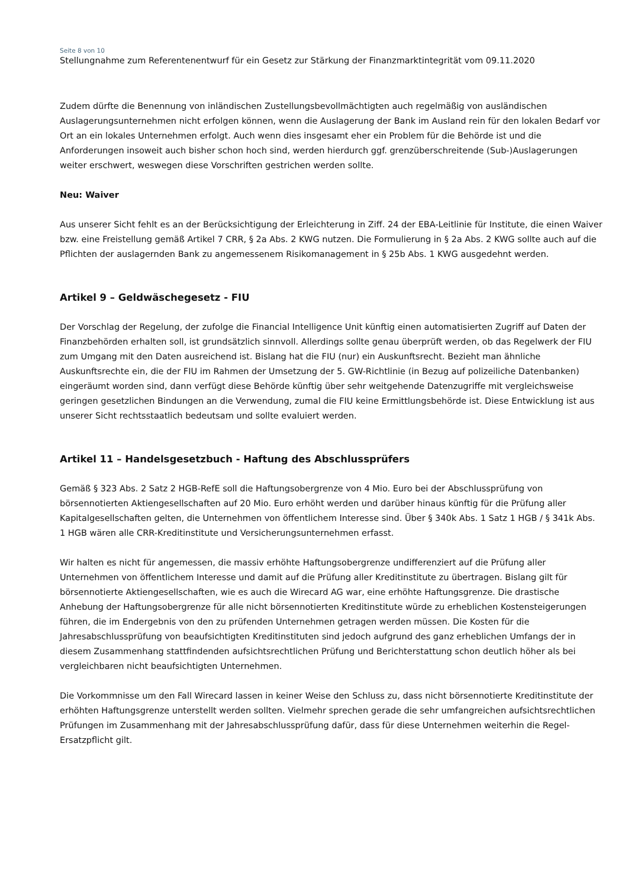Seite 8 von 10
Stellungnahme zum Referentenentwurf für ein Gesetz zur Stärkung der Finanzmarktintegrität vom 09.11.2020
Zudem dürfte die Benennung von inländischen Zustellungsbevollmächtigten auch regelmäßig von ausländischen Auslagerungsunternehmen nicht erfolgen können, wenn die Auslagerung der Bank im Ausland rein für den lokalen Bedarf vor Ort an ein lokales Unternehmen erfolgt. Auch wenn dies insgesamt eher ein Problem für die Behörde ist und die Anforderungen insoweit auch bisher schon hoch sind, werden hierdurch ggf. grenzüberschreitende (Sub-)Auslagerungen weiter erschwert, weswegen diese Vorschriften gestrichen werden sollte.
Neu: Waiver
Aus unserer Sicht fehlt es an der Berücksichtigung der Erleichterung in Ziff. 24 der EBA-Leitlinie für Institute, die einen Waiver bzw. eine Freistellung gemäß Artikel 7 CRR, § 2a Abs. 2 KWG nutzen. Die Formulierung in § 2a Abs. 2 KWG sollte auch auf die Pflichten der auslagernden Bank zu angemessenem Risikomanagement in § 25b Abs. 1 KWG ausgedehnt werden.
Artikel 9 – Geldwäschegesetz - FIU
Der Vorschlag der Regelung, der zufolge die Financial Intelligence Unit künftig einen automatisierten Zugriff auf Daten der Finanzbehörden erhalten soll, ist grundsätzlich sinnvoll. Allerdings sollte genau überprüft werden, ob das Regelwerk der FIU zum Umgang mit den Daten ausreichend ist. Bislang hat die FIU (nur) ein Auskunftsrecht. Bezieht man ähnliche Auskunftsrechte ein, die der FIU im Rahmen der Umsetzung der 5. GW-Richtlinie (in Bezug auf polizeiliche Datenbanken) eingeräumt worden sind, dann verfügt diese Behörde künftig über sehr weitgehende Datenzugriffe mit vergleichsweise geringen gesetzlichen Bindungen an die Verwendung, zumal die FIU keine Ermittlungsbehörde ist. Diese Entwicklung ist aus unserer Sicht rechtsstaatlich bedeutsam und sollte evaluiert werden.
Artikel 11 – Handelsgesetzbuch - Haftung des Abschlussprüfers
Gemäß § 323 Abs. 2 Satz 2 HGB-RefE soll die Haftungsobergrenze von 4 Mio. Euro bei der Abschlussprüfung von börsennotierten Aktiengesellschaften auf 20 Mio. Euro erhöht werden und darüber hinaus künftig für die Prüfung aller Kapitalgesellschaften gelten, die Unternehmen von öffentlichem Interesse sind. Über § 340k Abs. 1 Satz 1 HGB / § 341k Abs. 1 HGB wären alle CRR-Kreditinstitute und Versicherungsunternehmen erfasst.
Wir halten es nicht für angemessen, die massiv erhöhte Haftungsobergrenze undifferenziert auf die Prüfung aller Unternehmen von öffentlichem Interesse und damit auf die Prüfung aller Kreditinstitute zu übertragen. Bislang gilt für börsennotierte Aktiengesellschaften, wie es auch die Wirecard AG war, eine erhöhte Haftungsgrenze. Die drastische Anhebung der Haftungsobergrenze für alle nicht börsennotierten Kreditinstitute würde zu erheblichen Kostensteigerungen führen, die im Endergebnis von den zu prüfenden Unternehmen getragen werden müssen. Die Kosten für die Jahresabschlussprüfung von beaufsichtigten Kreditinstituten sind jedoch aufgrund des ganz erheblichen Umfangs der in diesem Zusammenhang stattfindenden aufsichtsrechtlichen Prüfung und Berichterstattung schon deutlich höher als bei vergleichbaren nicht beaufsichtigten Unternehmen.
Die Vorkommnisse um den Fall Wirecard lassen in keiner Weise den Schluss zu, dass nicht börsennotierte Kreditinstitute der erhöhten Haftungsgrenze unterstellt werden sollten. Vielmehr sprechen gerade die sehr umfangreichen aufsichtsrechtlichen Prüfungen im Zusammenhang mit der Jahresabschlussprüfung dafür, dass für diese Unternehmen weiterhin die Regel-Ersatzpflicht gilt.